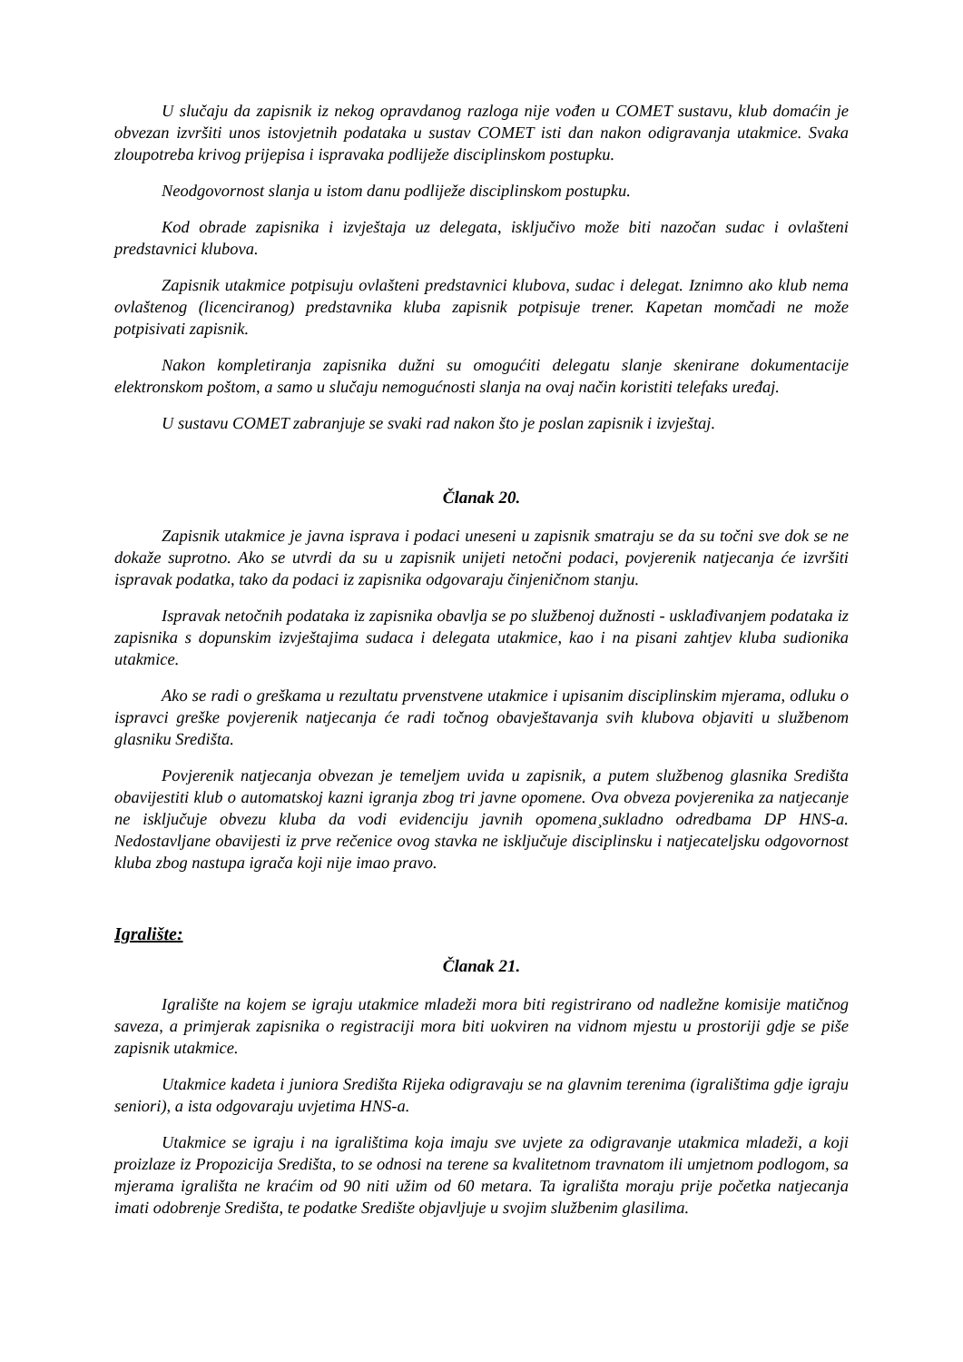U slučaju da zapisnik iz nekog opravdanog razloga nije vođen u COMET sustavu, klub domaćin je obvezan izvršiti unos istovjetnih podataka u sustav COMET isti dan nakon odigravanja utakmice. Svaka zloupotreba krivog prijepisa i ispravaka podliježe disciplinskom postupku.
Neodgovornost slanja u istom danu podliježe disciplinskom postupku.
Kod obrade zapisnika i izvještaja uz delegata, isključivo može biti nazočan sudac i ovlašteni predstavnici klubova.
Zapisnik utakmice potpisuju ovlašteni predstavnici klubova, sudac i delegat. Iznimno ako klub nema ovlaštenog (licenciranog) predstavnika kluba zapisnik potpisuje trener. Kapetan momčadi ne može potpisivati zapisnik.
Nakon kompletiranja zapisnika dužni su omogućiti delegatu slanje skenirane dokumentacije elektronskom poštom, a samo u slučaju nemogućnosti slanja na ovaj način koristiti telefaks uređaj.
U sustavu COMET zabranjuje se svaki rad nakon što je poslan zapisnik i izvještaj.
Članak 20.
Zapisnik utakmice je javna isprava i podaci uneseni u zapisnik smatraju se da su točni sve dok se ne dokaže suprotno. Ako se utvrdi da su u zapisnik unijeti netočni podaci, povjerenik natjecanja će izvršiti ispravak podatka, tako da podaci iz zapisnika odgovaraju činjeničnom stanju.
Ispravak netočnih podataka iz zapisnika obavlja se po službenoj dužnosti - usklađivanjem podataka iz zapisnika s dopunskim izvještajima sudaca i delegata utakmice, kao i na pisani zahtjev kluba sudionika utakmice.
Ako se radi o greškama u rezultatu prvenstvene utakmice i upisanim disciplinskim mjerama, odluku o ispravci greške povjerenik natjecanja će radi točnog obavještavanja svih klubova objaviti u službenom glasniku Središta.
Povjerenik natjecanja obvezan je temeljem uvida u zapisnik, a putem službenog glasnika Središta obavijestiti klub o automatskoj kazni igranja zbog tri javne opomene. Ova obveza povjerenika za natjecanje ne isključuje obvezu kluba da vodi evidenciju javnih opomena¸sukladno odredbama DP HNS-a. Nedostavljane obavijesti iz prve rečenice ovog stavka ne isključuje disciplinsku i natjecateljsku odgovornost kluba zbog nastupa igrača koji nije imao pravo.
Igralište:
Članak 21.
Igralište na kojem se igraju utakmice mladeži mora biti registrirano od nadležne komisije matičnog saveza, a primjerak zapisnika o registraciji mora biti uokviren na vidnom mjestu u prostoriji gdje se piše zapisnik utakmice.
Utakmice kadeta i juniora Središta Rijeka odigravaju se na glavnim terenima (igralištima gdje igraju seniori), a ista odgovaraju uvjetima HNS-a.
Utakmice se igraju i na igralištima koja imaju sve uvjete za odigravanje utakmica mladeži, a koji proizlaze iz Propozicija Središta, to se odnosi na terene sa kvalitetnom travnatom ili umjetnom podlogom, sa mjerama igrališta ne kraćim od 90 niti užim od 60 metara. Ta igrališta moraju prije početka natjecanja imati odobrenje Središta, te podatke Središte objavljuje u svojim službenim glasilima.